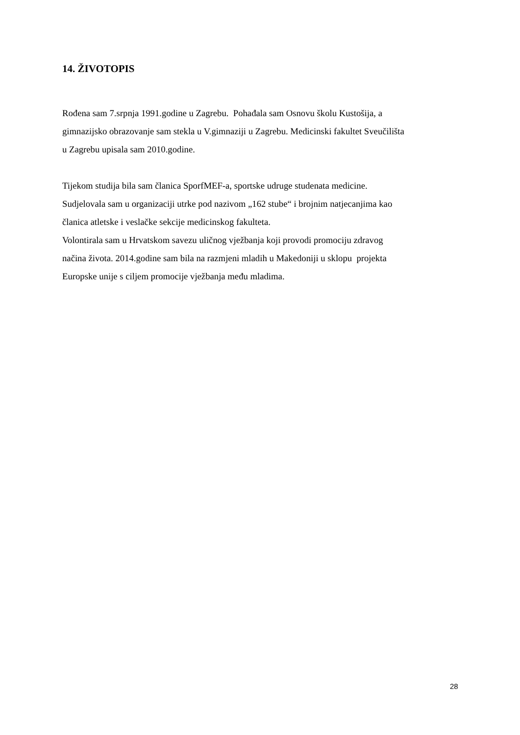14. ŽIVOTOPIS
Rođena sam 7.srpnja 1991.godine u Zagrebu. Pohađala sam Osnovu školu Kustošija, a
gimnazijsko obrazovanje sam stekla u V.gimnaziji u Zagrebu. Medicinski fakultet Sveučilišta
u Zagrebu upisala sam 2010.godine.
Tijekom studija bila sam članica SporfMEF-a, sportske udruge studenata medicine.
Sudjelovala sam u organizaciji utrke pod nazivom „162 stube“ i brojnim natjecanjima kao
članica atletske i veslačke sekcije medicinskog fakulteta.
Volontirala sam u Hrvatskom savezu uličnog vježbanja koji provodi promociju zdravog
načina života. 2014.godine sam bila na razmjeni mladih u Makedoniji u sklopu projekta
Europske unije s ciljem promocije vježbanja među mladima.
28